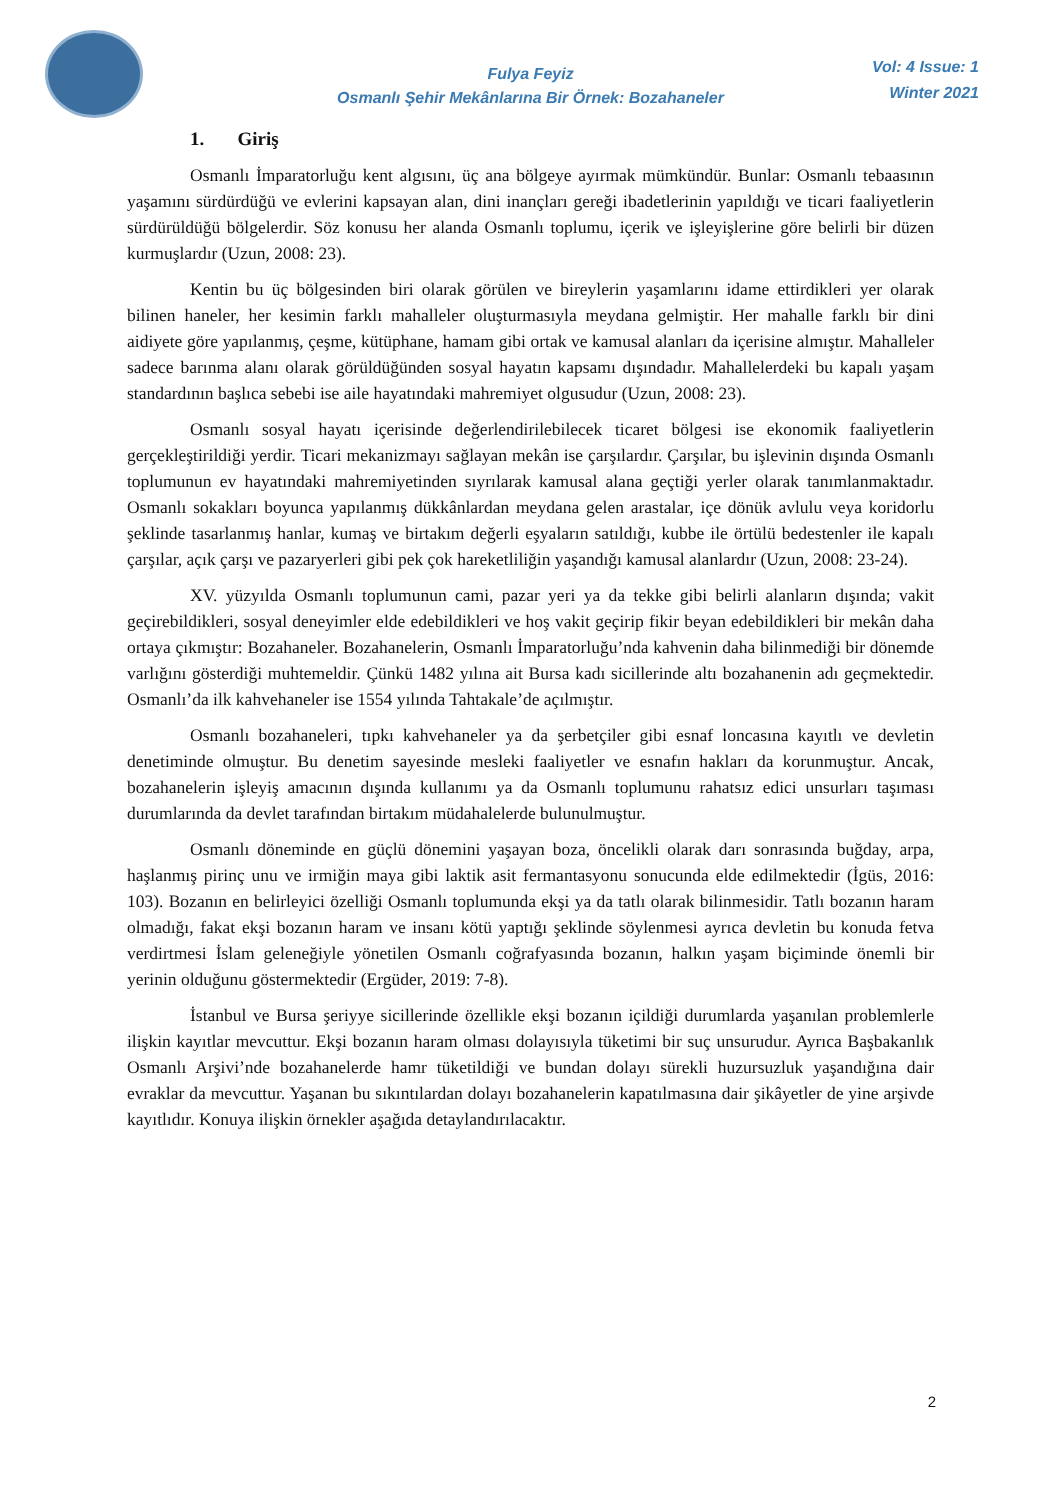Fulya Feyiz
Osmanlı Şehir Mekânlarına Bir Örnek: Bozahaneler
Vol: 4 Issue: 1
Winter 2021
1. Giriş
Osmanlı İmparatorluğu kent algısını, üç ana bölgeye ayırmak mümkündür. Bunlar: Osmanlı tebaasının yaşamını sürdürdüğü ve evlerini kapsayan alan, dini inançları gereği ibadetlerinin yapıldığı ve ticari faaliyetlerin sürdürüldüğü bölgelerdir. Söz konusu her alanda Osmanlı toplumu, içerik ve işleyişlerine göre belirli bir düzen kurmuşlardır (Uzun, 2008: 23).
Kentin bu üç bölgesinden biri olarak görülen ve bireylerin yaşamlarını idame ettirdikleri yer olarak bilinen haneler, her kesimin farklı mahalleler oluşturmasıyla meydana gelmiştir. Her mahalle farklı bir dini aidiyete göre yapılanmış, çeşme, kütüphane, hamam gibi ortak ve kamusal alanları da içerisine almıştır. Mahalleler sadece barınma alanı olarak görüldüğünden sosyal hayatın kapsamı dışındadır. Mahallelerdeki bu kapalı yaşam standardının başlıca sebebi ise aile hayatındaki mahremiyet olgusudur (Uzun, 2008: 23).
Osmanlı sosyal hayatı içerisinde değerlendirilebilecek ticaret bölgesi ise ekonomik faaliyetlerin gerçekleştirildiği yerdir. Ticari mekanizmayı sağlayan mekân ise çarşılardır. Çarşılar, bu işlevinin dışında Osmanlı toplumunun ev hayatındaki mahremiyetinden sıyrılarak kamusal alana geçtiği yerler olarak tanımlanmaktadır. Osmanlı sokakları boyunca yapılanmış dükkânlardan meydana gelen arastalar, içe dönük avlulu veya koridorlu şeklinde tasarlanmış hanlar, kumaş ve birtakım değerli eşyaların satıldığı, kubbe ile örtülü bedestenler ile kapalı çarşılar, açık çarşı ve pazaryerleri gibi pek çok hareketliliğin yaşandığı kamusal alanlardır (Uzun, 2008: 23-24).
XV. yüzyılda Osmanlı toplumunun cami, pazar yeri ya da tekke gibi belirli alanların dışında; vakit geçirebildikleri, sosyal deneyimler elde edebildikleri ve hoş vakit geçirip fikir beyan edebildikleri bir mekân daha ortaya çıkmıştır: Bozahaneler. Bozahanelerin, Osmanlı İmparatorluğu’nda kahvenin daha bilinmediği bir dönemde varlığını gösterdiği muhtemeldir. Çünkü 1482 yılına ait Bursa kadı sicillerinde altı bozahanenin adı geçmektedir. Osmanlı’da ilk kahvehaneler ise 1554 yılında Tahtakale’de açılmıştır.
Osmanlı bozahaneleri, tıpkı kahvehaneler ya da şerbetçiler gibi esnaf loncasına kayıtlı ve devletin denetiminde olmuştur. Bu denetim sayesinde mesleki faaliyetler ve esnafın hakları da korunmuştur. Ancak, bozahanelerin işleyiş amacının dışında kullanımı ya da Osmanlı toplumunu rahatsız edici unsurları taşıması durumlarında da devlet tarafından birtakım müdahalelerde bulunulmuştur.
Osmanlı döneminde en güçlü dönemini yaşayan boza, öncelikli olarak darı sonrasında buğday, arpa, haşlanmış pirinç unu ve irmiğin maya gibi laktik asit fermantasyonu sonucunda elde edilmektedir (İgüs, 2016: 103). Bozanın en belirleyici özelliği Osmanlı toplumunda ekşi ya da tatlı olarak bilinmesidir. Tatlı bozanın haram olmadığı, fakat ekşi bozanın haram ve insanı kötü yaptığı şeklinde söylenmesi ayrıca devletin bu konuda fetva verdirtmesi İslam geleneğiyle yönetilen Osmanlı coğrafyasında bozanın, halkın yaşam biçiminde önemli bir yerinin olduğunu göstermektedir (Ergüder, 2019: 7-8).
İstanbul ve Bursa şeriyye sicillerinde özellikle ekşi bozanın içildiği durumlarda yaşanılan problemlerle ilişkin kayıtlar mevcuttur. Ekşi bozanın haram olması dolayısıyla tüketimi bir suç unsurudur. Ayrıca Başbakanlık Osmanlı Arşivi’nde bozahanelerde hamr tüketildiği ve bundan dolayı sürekli huzursuzluk yaşandığına dair evraklar da mevcuttur. Yaşanan bu sıkıntılardan dolayı bozahanelerin kapatılmasına dair şikâyetler de yine arşivde kayıtlıdır. Konuya ilişkin örnekler aşağıda detaylandırılacaktır.
2